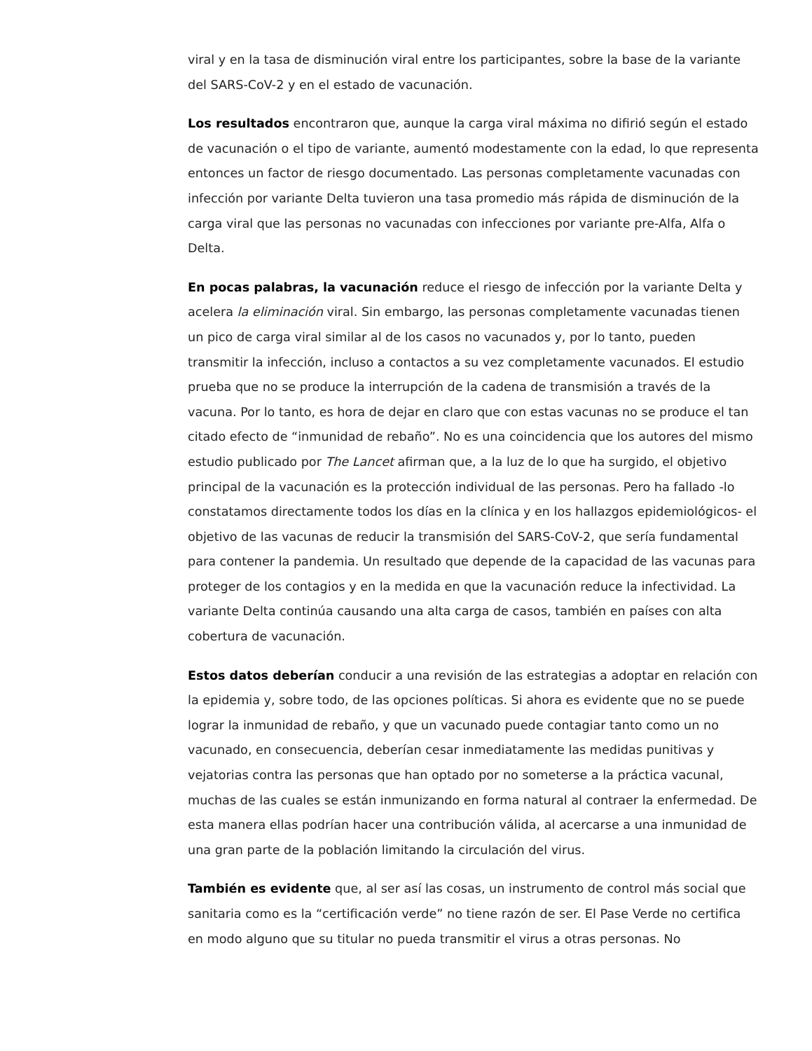viral y en la tasa de disminución viral entre los participantes, sobre la base de la variante del SARS-CoV-2 y en el estado de vacunación.
Los resultados encontraron que, aunque la carga viral máxima no difirió según el estado de vacunación o el tipo de variante, aumentó modestamente con la edad, lo que representa entonces un factor de riesgo documentado. Las personas completamente vacunadas con infección por variante Delta tuvieron una tasa promedio más rápida de disminución de la carga viral que las personas no vacunadas con infecciones por variante pre-Alfa, Alfa o Delta.
En pocas palabras, la vacunación reduce el riesgo de infección por la variante Delta y acelera la eliminación viral. Sin embargo, las personas completamente vacunadas tienen un pico de carga viral similar al de los casos no vacunados y, por lo tanto, pueden transmitir la infección, incluso a contactos a su vez completamente vacunados. El estudio prueba que no se produce la interrupción de la cadena de transmisión a través de la vacuna. Por lo tanto, es hora de dejar en claro que con estas vacunas no se produce el tan citado efecto de “inmunidad de rebaño”. No es una coincidencia que los autores del mismo estudio publicado por The Lancet afirman que, a la luz de lo que ha surgido, el objetivo principal de la vacunación es la protección individual de las personas. Pero ha fallado -lo constatamos directamente todos los días en la clínica y en los hallazgos epidemiológicos- el objetivo de las vacunas de reducir la transmisión del SARS-CoV-2, que sería fundamental para contener la pandemia. Un resultado que depende de la capacidad de las vacunas para proteger de los contagios y en la medida en que la vacunación reduce la infectividad. La variante Delta continúa causando una alta carga de casos, también en países con alta cobertura de vacunación.
Estos datos deberían conducir a una revisión de las estrategias a adoptar en relación con la epidemia y, sobre todo, de las opciones políticas. Si ahora es evidente que no se puede lograr la inmunidad de rebaño, y que un vacunado puede contagiar tanto como un no vacunado, en consecuencia, deberían cesar inmediatamente las medidas punitivas y vejatorias contra las personas que han optado por no someterse a la práctica vacunal, muchas de las cuales se están inmunizando en forma natural al contraer la enfermedad. De esta manera ellas podrían hacer una contribución válida, al acercarse a una inmunidad de una gran parte de la población limitando la circulación del virus.
También es evidente que, al ser así las cosas, un instrumento de control más social que sanitaria como es la “certificación verde” no tiene razón de ser. El Pase Verde no certifica en modo alguno que su titular no pueda transmitir el virus a otras personas. No